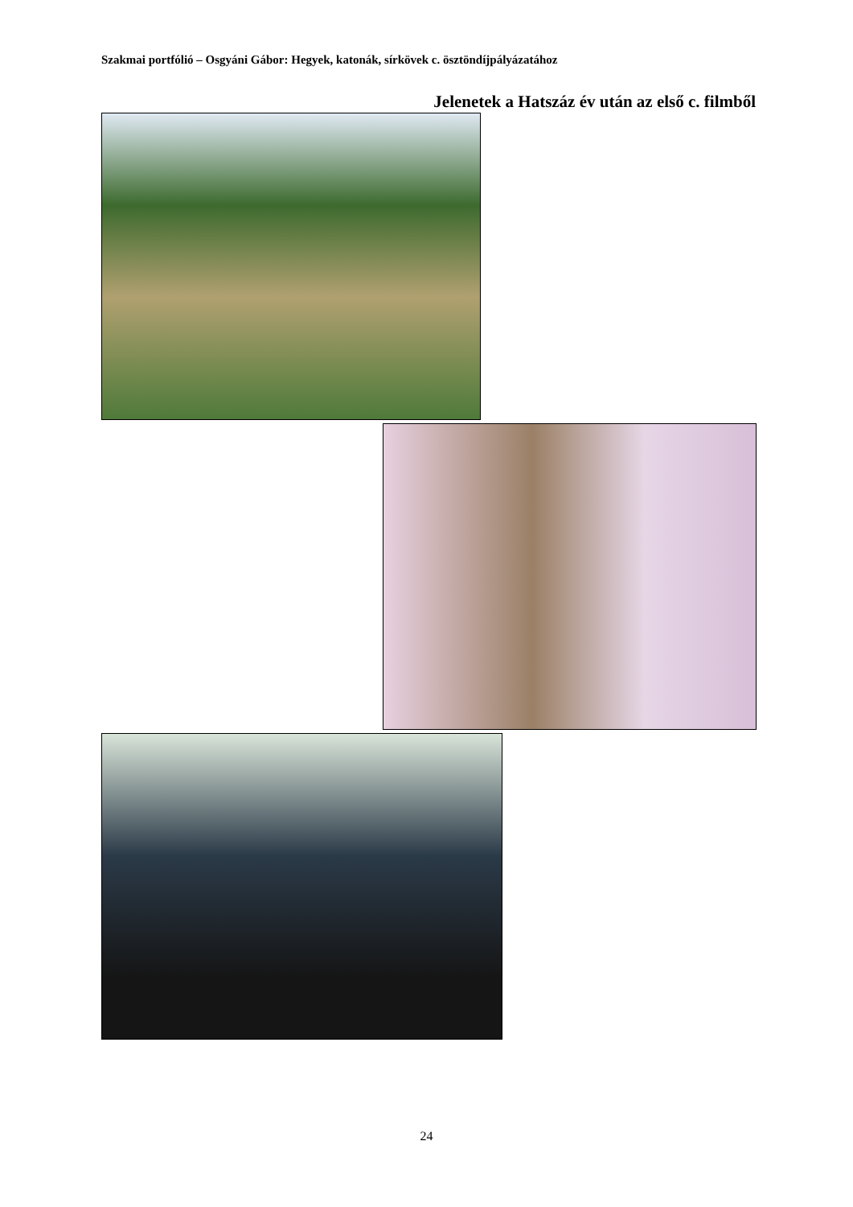Szakmai portfólió – Osgyáni Gábor: Hegyek, katonák, sírkövek c. ösztöndíjpályázatához
Jelenetek a Hatszáz év után az első c. filmből
24